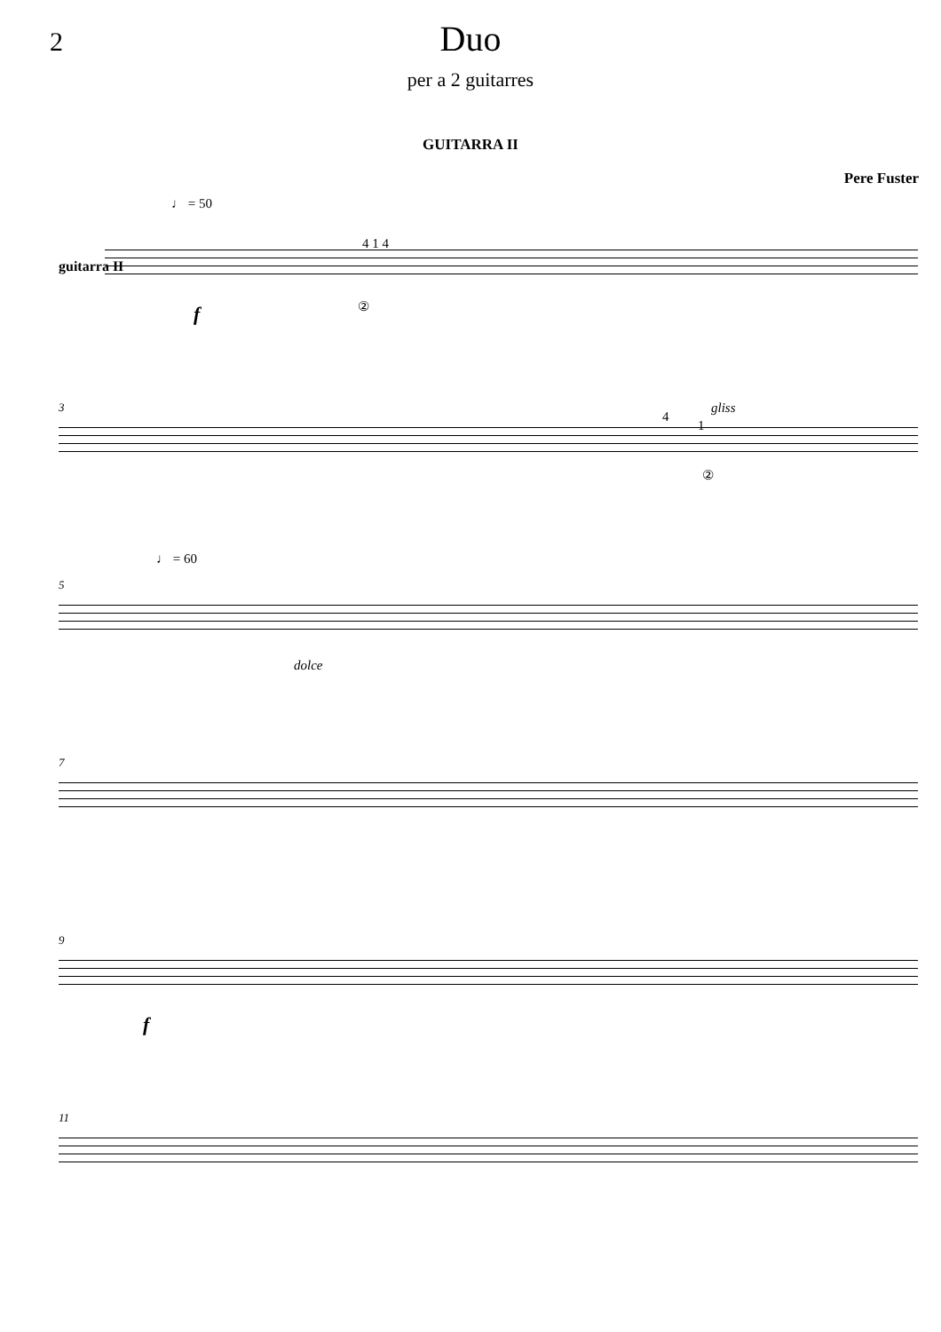2
Duo
per a 2 guitarres
GUITARRA II
Pere Fuster
guitarra II
♩ = 50
4 1 4
② f
3
4
gliss
1
②
5
♩ = 60
dolce
7
9
f
11